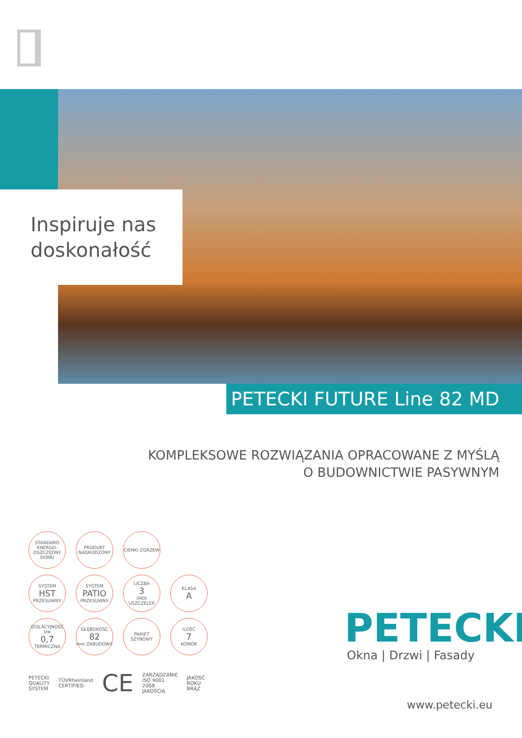Inspiruje nas
doskonałość
PETECKI FUTURE Line 82 MD
KOMPLEKSOWE ROZWIĄZANIA OPRACOWANE Z MYŚLĄ
O BUDOWNICTWIE PASYWNYM
STANDARD ENERGO-OSZCZĘDNY DOMU
PRODUKT NAGRODZONY
CIENKI ZGRZEW
SYSTEM
HST
PRZESUWNY
SYSTEM
PATIO
PRZESUWNY
LICZBA
3
(MD) USZCZELEK
KLASA
A
IZOLACYJNOŚĆ Uw
0,7
TERMICZNA
GŁĘBOKOŚĆ
82
mm ZABUDOWY
PAKIET SZYBOWY
ILOŚĆ
7
KOMÓR
PETECKI
QUALITY
SYSTEM
TÜVRheinland
CERTIFIED
CE
ZARZĄDZANIE
ISO 9001
2008
JAKOŚCIĄ
JAKOŚĆ
ROKU
BRĄZ
PETECKI
Okna | Drzwi | Fasady
www.petecki.eu